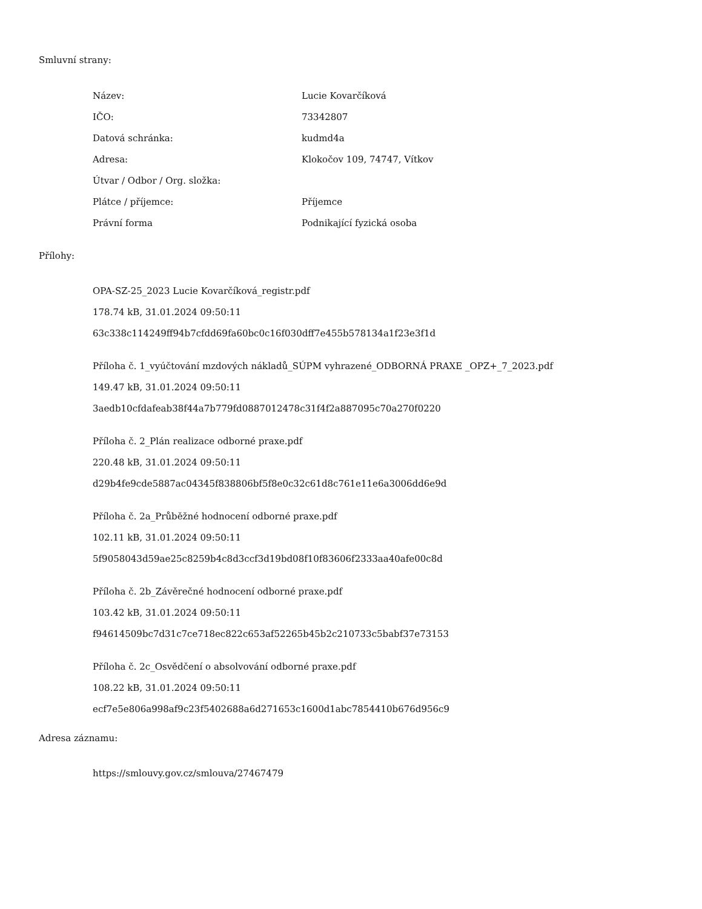Smluvní strany:
| Název: | Lucie Kovarčíková |
| IČO: | 73342807 |
| Datová schránka: | kudmd4a |
| Adresa: | Klokočov 109, 74747, Vítkov |
| Útvar / Odbor / Org. složka: | |
| Plátce / příjemce: | Příjemce |
| Právní forma | Podnikající fyzická osoba |
Přílohy:
OPA-SZ-25_2023 Lucie Kovarčíková_registr.pdf
178.74 kB, 31.01.2024 09:50:11
63c338c114249ff94b7cfdd69fa60bc0c16f030dff7e455b578134a1f23e3f1d
Příloha č. 1_vyúčtování mzdových nákladů_SÚPM vyhrazené_ODBORNÁ PRAXE _OPZ+_7_2023.pdf
149.47 kB, 31.01.2024 09:50:11
3aedb10cfdafeab38f44a7b779fd0887012478c31f4f2a887095c70a270f0220
Příloha č. 2_Plán realizace odborné praxe.pdf
220.48 kB, 31.01.2024 09:50:11
d29b4fe9cde5887ac04345f838806bf5f8e0c32c61d8c761e11e6a3006dd6e9d
Příloha č. 2a_Průběžné hodnocení odborné praxe.pdf
102.11 kB, 31.01.2024 09:50:11
5f9058043d59ae25c8259b4c8d3ccf3d19bd08f10f83606f2333aa40afe00c8d
Příloha č. 2b_Závěrečné hodnocení odborné praxe.pdf
103.42 kB, 31.01.2024 09:50:11
f94614509bc7d31c7ce718ec822c653af52265b45b2c210733c5babf37e73153
Příloha č. 2c_Osvědčení o absolvování odborné praxe.pdf
108.22 kB, 31.01.2024 09:50:11
ecf7e5e806a998af9c23f5402688a6d271653c1600d1abc7854410b676d956c9
Adresa záznamu:
https://smlouvy.gov.cz/smlouva/27467479